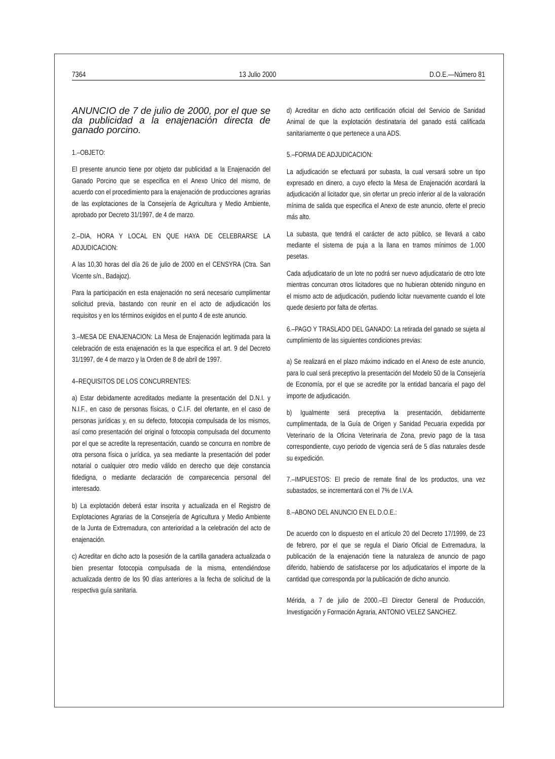7364 13 Julio 2000 D.O.E.—Número 81
ANUNCIO de 7 de julio de 2000, por el que se da publicidad a la enajenación directa de ganado porcino.
1.–OBJETO:
El presente anuncio tiene por objeto dar publicidad a la Enajenación del Ganado Porcino que se especifica en el Anexo Unico del mismo, de acuerdo con el procedimiento para la enajenación de producciones agrarias de las explotaciones de la Consejería de Agricultura y Medio Ambiente, aprobado por Decreto 31/1997, de 4 de marzo.
2.–DIA, HORA Y LOCAL EN QUE HAYA DE CELEBRARSE LA ADJUDICACION:
A las 10,30 horas del día 26 de julio de 2000 en el CENSYRA (Ctra. San Vicente s/n., Badajoz).
Para la participación en esta enajenación no será necesario cumplimentar solicitud previa, bastando con reunir en el acto de adjudicación los requisitos y en los términos exigidos en el punto 4 de este anuncio.
3.–MESA DE ENAJENACION: La Mesa de Enajenación legitimada para la celebración de esta enajenación es la que especifica el art. 9 del Decreto 31/1997, de 4 de marzo y la Orden de 8 de abril de 1997.
4–REQUISITOS DE LOS CONCURRENTES:
a) Estar debidamente acreditados mediante la presentación del D.N.I. y N.I.F., en caso de personas físicas, o C.I.F. del ofertante, en el caso de personas jurídicas y, en su defecto, fotocopia compulsada de los mismos, así como presentación del original o fotocopia compulsada del documento por el que se acredite la representación, cuando se concurra en nombre de otra persona física o jurídica, ya sea mediante la presentación del poder notarial o cualquier otro medio válido en derecho que deje constancia fidedigna, o mediante declaración de comparecencia personal del interesado.
b) La explotación deberá estar inscrita y actualizada en el Registro de Explotaciones Agrarias de la Consejería de Agricultura y Medio Ambiente de la Junta de Extremadura, con anterioridad a la celebración del acto de enajenación.
c) Acreditar en dicho acto la posesión de la cartilla ganadera actualizada o bien presentar fotocopia compulsada de la misma, entendiéndose actualizada dentro de los 90 días anteriores a la fecha de solicitud de la respectiva guía sanitaria.
d) Acreditar en dicho acto certificación oficial del Servicio de Sanidad Animal de que la explotación destinataria del ganado está calificada sanitariamente o que pertenece a una ADS.
5.–FORMA DE ADJUDICACION:
La adjudicación se efectuará por subasta, la cual versará sobre un tipo expresado en dinero, a cuyo efecto la Mesa de Enajenación acordará la adjudicación al licitador que, sin ofertar un precio inferior al de la valoración mínima de salida que especifica el Anexo de este anuncio, oferte el precio más alto.
La subasta, que tendrá el carácter de acto público, se llevará a cabo mediante el sistema de puja a la llana en tramos mínimos de 1.000 pesetas.
Cada adjudicatario de un lote no podrá ser nuevo adjudicatario de otro lote mientras concurran otros licitadores que no hubieran obtenido ninguno en el mismo acto de adjudicación, pudiendo licitar nuevamente cuando el lote quede desierto por falta de ofertas.
6.–PAGO Y TRASLADO DEL GANADO: La retirada del ganado se sujeta al cumplimiento de las siguientes condiciones previas:
a) Se realizará en el plazo máximo indicado en el Anexo de este anuncio, para lo cual será preceptivo la presentación del Modelo 50 de la Consejería de Economía, por el que se acredite por la entidad bancaria el pago del importe de adjudicación.
b) Igualmente será preceptiva la presentación, debidamente cumplimentada, de la Guía de Origen y Sanidad Pecuaria expedida por Veterinario de la Oficina Veterinaria de Zona, previo pago de la tasa correspondiente, cuyo periodo de vigencia será de 5 días naturales desde su expedición.
7.–IMPUESTOS: El precio de remate final de los productos, una vez subastados, se incrementará con el 7% de I.V.A.
8.–ABONO DEL ANUNCIO EN EL D.O.E.:
De acuerdo con lo dispuesto en el artículo 20 del Decreto 17/1999, de 23 de febrero, por el que se regula el Diario Oficial de Extremadura, la publicación de la enajenación tiene la naturaleza de anuncio de pago diferido, habiendo de satisfacerse por los adjudicatarios el importe de la cantidad que corresponda por la publicación de dicho anuncio.
Mérida, a 7 de julio de 2000.–El Director General de Producción, Investigación y Formación Agraria, ANTONIO VELEZ SANCHEZ.